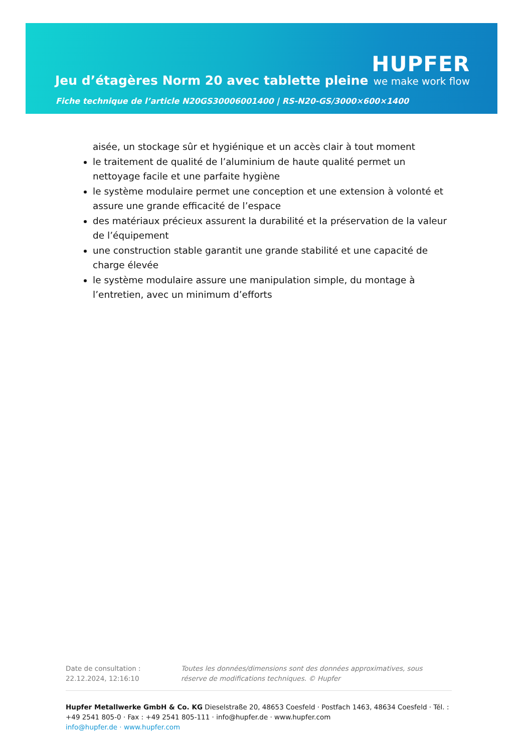Jeu d’étagères Norm 20 avec tablette pleine
HUPFER
we make work flow
Fiche technique de l’article N20GS30006001400 | RS-N20-GS/3000×600×1400
aisée, un stockage sûr et hygiénique et un accès clair à tout moment
le traitement de qualité de l’aluminium de haute qualité permet un nettoyage facile et une parfaite hygiène
le système modulaire permet une conception et une extension à volonté et assure une grande efficacité de l’espace
des matériaux précieux assurent la durabilité et la préservation de la valeur de l’équipement
une construction stable garantit une grande stabilité et une capacité de charge élevée
le système modulaire assure une manipulation simple, du montage à l’entretien, avec un minimum d’efforts
Date de consultation : 22.12.2024, 12:16:10
Toutes les données/dimensions sont des données approximatives, sous réserve de modifications techniques. © Hupfer
Hupfer Metallwerke GmbH & Co. KG Dieselstraße 20, 48653 Coesfeld · Postfach 1463, 48634 Coesfeld · Tél. : +49 2541 805-0 · Fax : +49 2541 805-111 · info@hupfer.de · www.hupfer.com
info@hupfer.de · www.hupfer.com